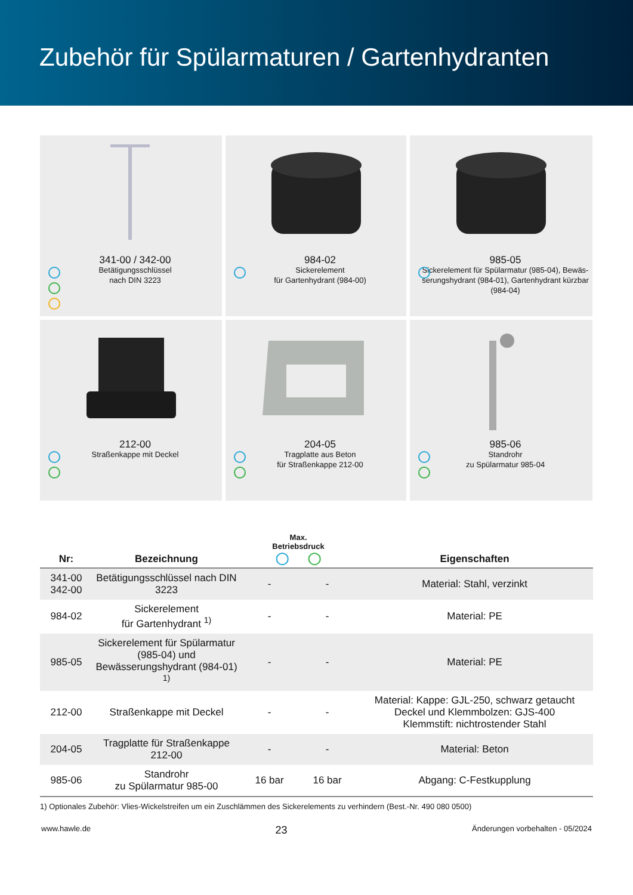Zubehör für Spülarmaturen / Gartenhydranten
341-00 / 342-00
Betätigungsschlüssel
nach DIN 3223
984-02
Sickerelement
für Gartenhydrant (984-00)
985-05
Sickerelement für Spülarmatur (985-04), Bewäs­serungshydrant (984-01), Gartenhydrant kürzbar (984-04)
212-00
Straßenkappe mit Deckel
204-05
Tragplatte aus Beton
für Straßenkappe 212-00
985-06
Standrohr
zu Spülarmatur 985-04
| Nr: | Bezeichnung | Max. Betriebsdruck ◯ ◯ | | Eigenschaften |
| --- | --- | --- | --- | --- |
| 341-00 342-00 | Betätigungsschlüssel nach DIN 3223 | - | - | Material: Stahl, verzinkt |
| 984-02 | Sickerelement für Gartenhydrant <sup>1)</sup> | - | - | Material: PE |
| 985-05 | Sickerelement für Spülarmatur (985-04) und Bewässerungshydrant (984-01) <sup>1)</sup> | - | - | Material: PE |
| 212-00 | Straßenkappe mit Deckel | - | - | Material: Kappe: GJL-250, schwarz getaucht Deckel und Klemmbolzen: GJS-400 Klemmstift: nichtrostender Stahl |
| 204-05 | Tragplatte für Straßenkappe 212-00 | - | - | Material: Beton |
| 985-06 | Standrohr zu Spülarmatur 985-00 | 16 bar | 16 bar | Abgang: C-Festkupplung |
1) Optionales Zubehör: Vlies-Wickelstreifen um ein Zuschlämmen des Sickerelements zu verhindern (Best.-Nr. 490 080 0500)
www.hawle.de 23 Änderungen vorbehalten - 05/2024